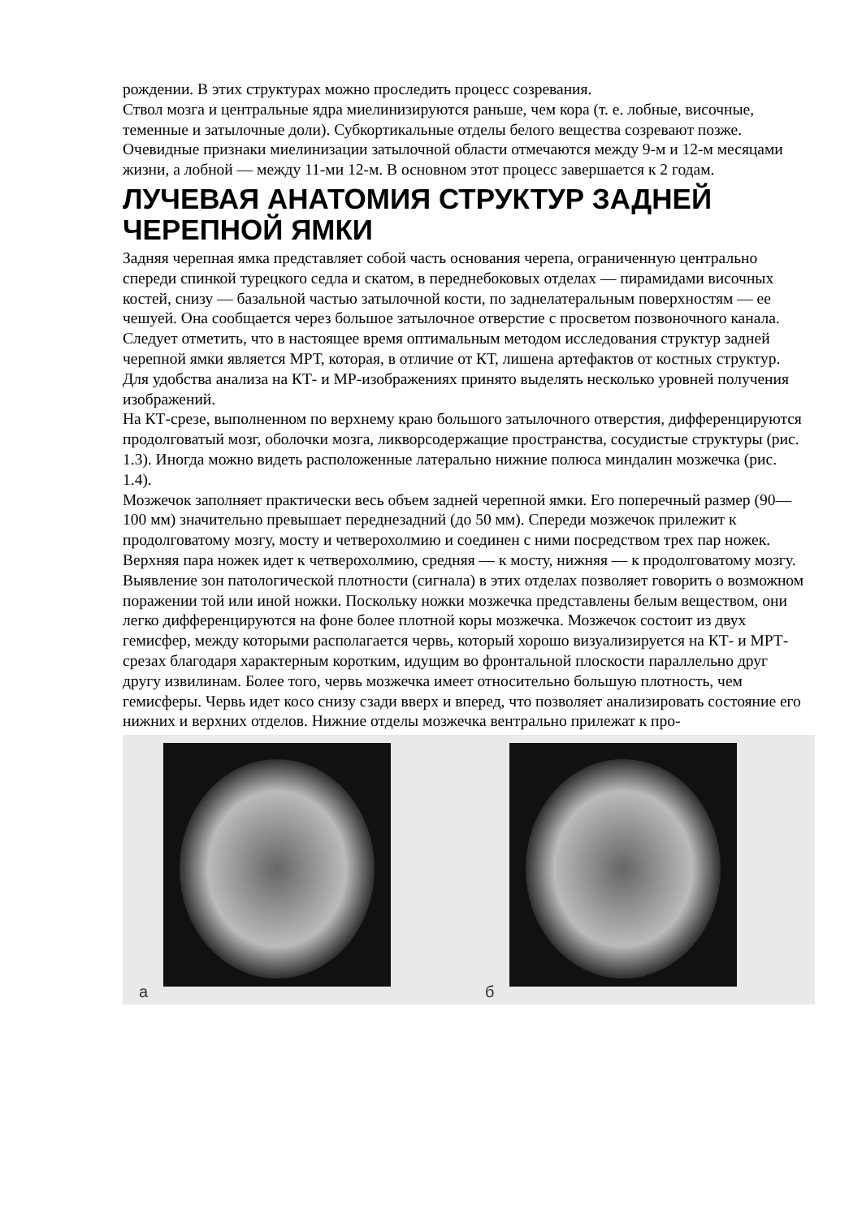рождении. В этих структурах можно проследить процесс созревания.
Ствол мозга и центральные ядра миелинизируются раньше, чем кора (т. е. лобные, височные, теменные и затылочные доли). Субкортикальные отделы белого вещества созревают позже. Очевидные признаки миелинизации затылочной области отмечаются между 9-м и 12-м месяцами жизни, а лобной — между 11-ми 12-м. В основном этот процесс завершается к 2 годам.
ЛУЧЕВАЯ АНАТОМИЯ СТРУКТУР ЗАДНЕЙ ЧЕРЕПНОЙ ЯМКИ
Задняя черепная ямка представляет собой часть основания черепа, ограниченную центрально спереди спинкой турецкого седла и скатом, в переднебоковых отделах — пирамидами височных костей, снизу — базальной частью затылочной кости, по заднелатеральным поверхностям — ее чешуей. Она сообщается через большое затылочное отверстие с просветом позвоночного канала.
Следует отметить, что в настоящее время оптимальным методом исследования структур задней черепной ямки является МРТ, которая, в отличие от КТ, лишена артефактов от костных структур.
Для удобства анализа на КТ- и МР-изображениях принято выделять несколько уровней получения изображений.
На КТ-срезе, выполненном по верхнему краю большого затылочного отверстия, дифференцируются продолговатый мозг, оболочки мозга, ликворсодержащие пространства, сосудистые структуры (рис. 1.3). Иногда можно видеть расположенные латерально нижние полюса миндалин мозжечка (рис. 1.4).
Мозжечок заполняет практически весь объем задней черепной ямки. Его поперечный размер (90— 100 мм) значительно превышает переднезадний (до 50 мм). Спереди мозжечок прилежит к продолговатому мозгу, мосту и четверохолмию и соединен с ними посредством трех пар ножек. Верхняя пара ножек идет к четверохолмию, средняя — к мосту, нижняя — к продолговатому мозгу. Выявление зон патологической плотности (сигнала) в этих отделах позволяет говорить о возможном поражении той или иной ножки. Поскольку ножки мозжечка представлены белым веществом, они легко дифференцируются на фоне более плотной коры мозжечка. Мозжечок состоит из двух гемисфер, между которыми располагается червь, который хорошо визуализируется на КТ- и МРТ-срезах благодаря характерным коротким, идущим во фронтальной плоскости параллельно друг другу извилинам. Более того, червь мозжечка имеет относительно большую плотность, чем гемисферы. Червь идет косо снизу сзади вверх и вперед, что позволяет анализировать состояние его нижних и верхних отделов. Нижние отделы мозжечка вентрально прилежат к про-
а
б